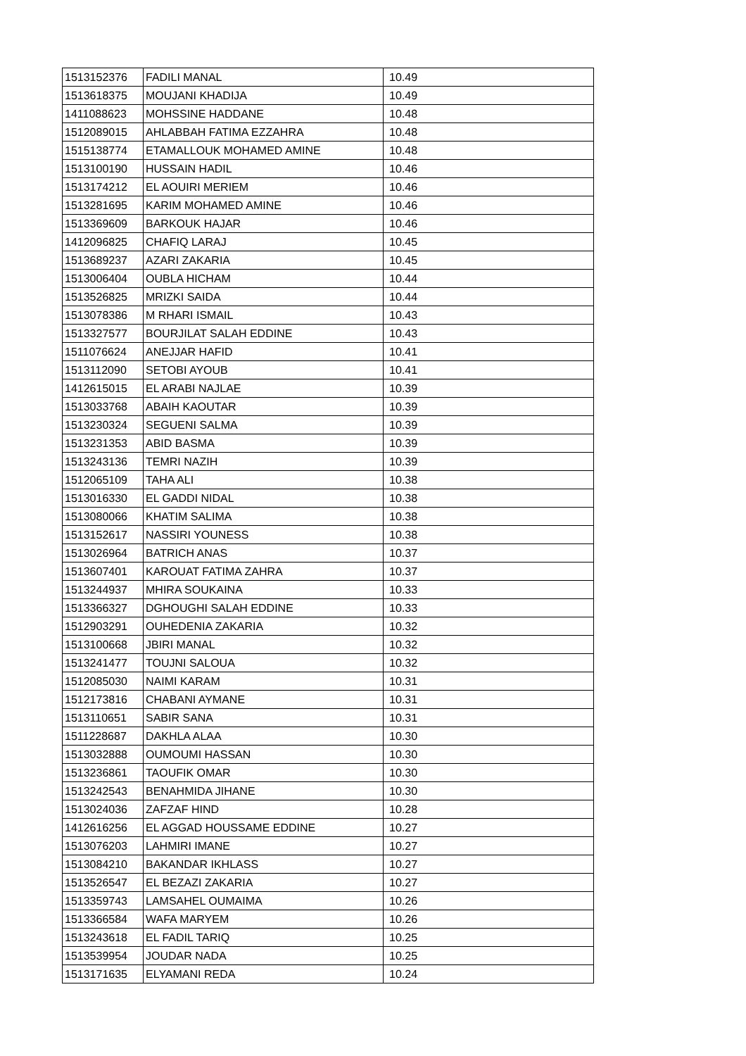| 1513152376 | FADILI MANAL | 10.49 |
| 1513618375 | MOUJANI KHADIJA | 10.49 |
| 1411088623 | MOHSSINE HADDANE | 10.48 |
| 1512089015 | AHLABBAH FATIMA EZZAHRA | 10.48 |
| 1515138774 | ETAMALLOUK MOHAMED AMINE | 10.48 |
| 1513100190 | HUSSAIN HADIL | 10.46 |
| 1513174212 | EL AOUIRI MERIEM | 10.46 |
| 1513281695 | KARIM MOHAMED AMINE | 10.46 |
| 1513369609 | BARKOUK HAJAR | 10.46 |
| 1412096825 | CHAFIQ LARAJ | 10.45 |
| 1513689237 | AZARI ZAKARIA | 10.45 |
| 1513006404 | OUBLA HICHAM | 10.44 |
| 1513526825 | MRIZKI SAIDA | 10.44 |
| 1513078386 | M RHARI ISMAIL | 10.43 |
| 1513327577 | BOURJILAT SALAH EDDINE | 10.43 |
| 1511076624 | ANEJJAR HAFID | 10.41 |
| 1513112090 | SETOBI AYOUB | 10.41 |
| 1412615015 | EL ARABI NAJLAE | 10.39 |
| 1513033768 | ABAIH KAOUTAR | 10.39 |
| 1513230324 | SEGUENI SALMA | 10.39 |
| 1513231353 | ABID BASMA | 10.39 |
| 1513243136 | TEMRI NAZIH | 10.39 |
| 1512065109 | TAHA ALI | 10.38 |
| 1513016330 | EL GADDI NIDAL | 10.38 |
| 1513080066 | KHATIM SALIMA | 10.38 |
| 1513152617 | NASSIRI YOUNESS | 10.38 |
| 1513026964 | BATRICH ANAS | 10.37 |
| 1513607401 | KAROUAT FATIMA ZAHRA | 10.37 |
| 1513244937 | MHIRA SOUKAINA | 10.33 |
| 1513366327 | DGHOUGHI SALAH EDDINE | 10.33 |
| 1512903291 | OUHEDENIA ZAKARIA | 10.32 |
| 1513100668 | JBIRI MANAL | 10.32 |
| 1513241477 | TOUJNI SALOUA | 10.32 |
| 1512085030 | NAIMI KARAM | 10.31 |
| 1512173816 | CHABANI AYMANE | 10.31 |
| 1513110651 | SABIR SANA | 10.31 |
| 1511228687 | DAKHLA ALAA | 10.30 |
| 1513032888 | OUMOUMI HASSAN | 10.30 |
| 1513236861 | TAOUFIK OMAR | 10.30 |
| 1513242543 | BENAHMIDA JIHANE | 10.30 |
| 1513024036 | ZAFZAF HIND | 10.28 |
| 1412616256 | EL AGGAD HOUSSAME EDDINE | 10.27 |
| 1513076203 | LAHMIRI IMANE | 10.27 |
| 1513084210 | BAKANDAR IKHLASS | 10.27 |
| 1513526547 | EL BEZAZI ZAKARIA | 10.27 |
| 1513359743 | LAMSAHEL OUMAIMA | 10.26 |
| 1513366584 | WAFA MARYEM | 10.26 |
| 1513243618 | EL FADIL TARIQ | 10.25 |
| 1513539954 | JOUDAR NADA | 10.25 |
| 1513171635 | ELYAMANI REDA | 10.24 |